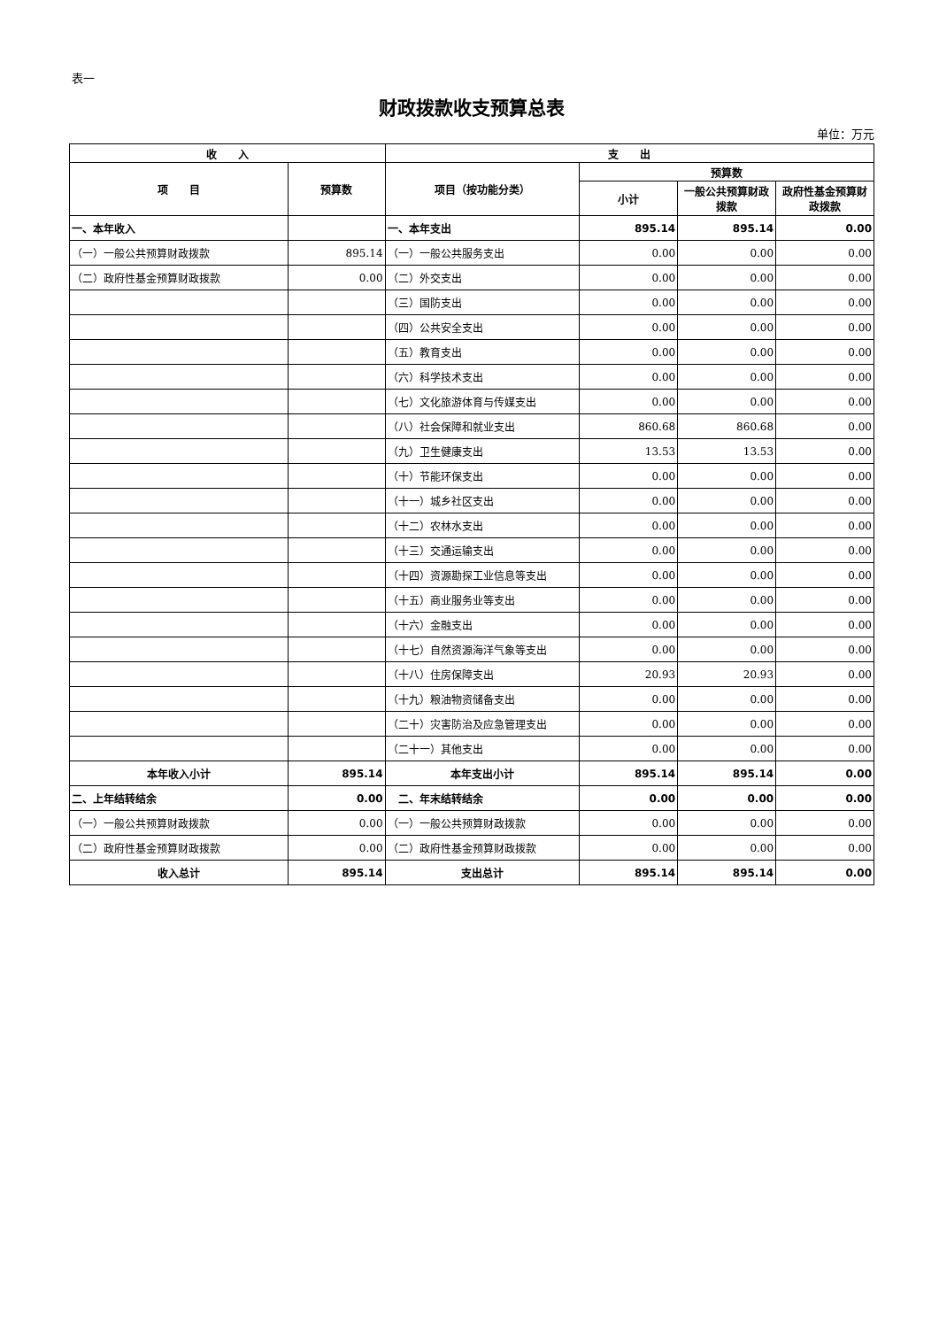表一
财政拨款收支预算总表
单位：万元
| 收 入 | | 支 出 | | | |
| --- | --- | --- | --- | --- | --- |
| 项 目 | 预算数 | 项目（按功能分类） | 预算数 | | |
| | | | 小计 | 一般公共预算财政拨款 | 政府性基金预算财政拨款 |
| 一、本年收入 | | 一、本年支出 | 895.14 | 895.14 | 0.00 |
| （一）一般公共预算财政拨款 | 895.14 | （一）一般公共服务支出 | 0.00 | 0.00 | 0.00 |
| （二）政府性基金预算财政拨款 | 0.00 | （二）外交支出 | 0.00 | 0.00 | 0.00 |
| | | （三）国防支出 | 0.00 | 0.00 | 0.00 |
| | | （四）公共安全支出 | 0.00 | 0.00 | 0.00 |
| | | （五）教育支出 | 0.00 | 0.00 | 0.00 |
| | | （六）科学技术支出 | 0.00 | 0.00 | 0.00 |
| | | （七）文化旅游体育与传媒支出 | 0.00 | 0.00 | 0.00 |
| | | （八）社会保障和就业支出 | 860.68 | 860.68 | 0.00 |
| | | （九）卫生健康支出 | 13.53 | 13.53 | 0.00 |
| | | （十）节能环保支出 | 0.00 | 0.00 | 0.00 |
| | | （十一）城乡社区支出 | 0.00 | 0.00 | 0.00 |
| | | （十二）农林水支出 | 0.00 | 0.00 | 0.00 |
| | | （十三）交通运输支出 | 0.00 | 0.00 | 0.00 |
| | | （十四）资源勘探工业信息等支出 | 0.00 | 0.00 | 0.00 |
| | | （十五）商业服务业等支出 | 0.00 | 0.00 | 0.00 |
| | | （十六）金融支出 | 0.00 | 0.00 | 0.00 |
| | | （十七）自然资源海洋气象等支出 | 0.00 | 0.00 | 0.00 |
| | | （十八）住房保障支出 | 20.93 | 20.93 | 0.00 |
| | | （十九）粮油物资储备支出 | 0.00 | 0.00 | 0.00 |
| | | （二十）灾害防治及应急管理支出 | 0.00 | 0.00 | 0.00 |
| | | （二十一）其他支出 | 0.00 | 0.00 | 0.00 |
| 本年收入小计 | 895.14 | 本年支出小计 | 895.14 | 895.14 | 0.00 |
| 二、上年结转结余 | 0.00 | 二、年末结转结余 | 0.00 | 0.00 | 0.00 |
| （一）一般公共预算财政拨款 | 0.00 | （一）一般公共预算财政拨款 | 0.00 | 0.00 | 0.00 |
| （二）政府性基金预算财政拨款 | 0.00 | （二）政府性基金预算财政拨款 | 0.00 | 0.00 | 0.00 |
| 收入总计 | 895.14 | 支出总计 | 895.14 | 895.14 | 0.00 |